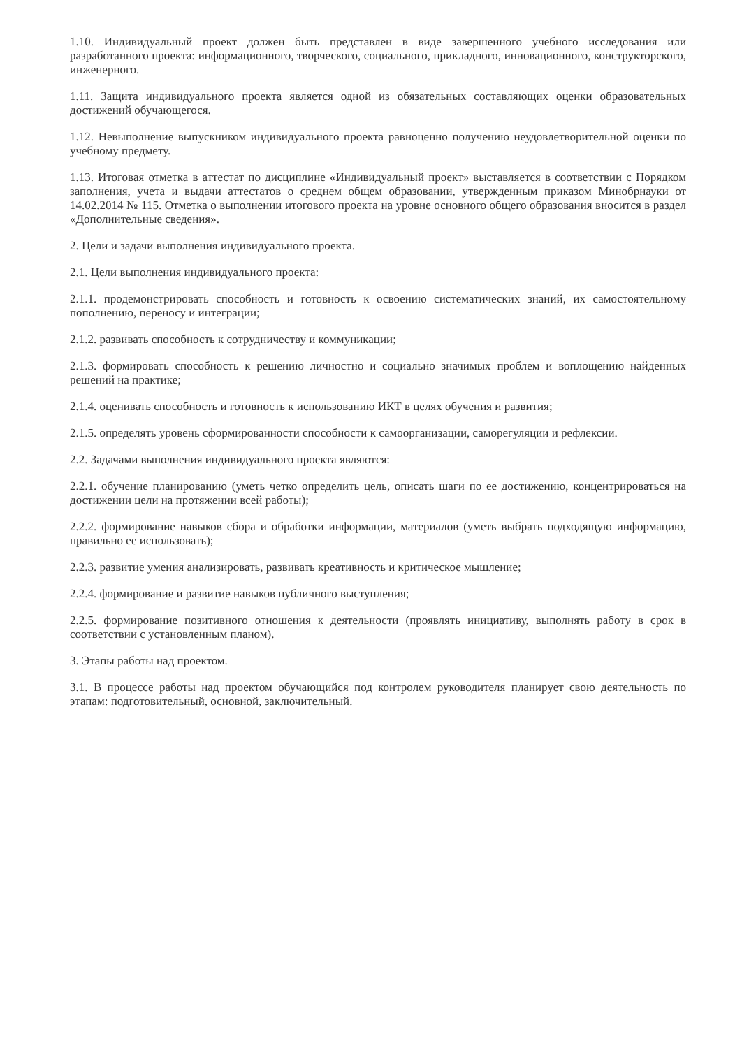1.10. Индивидуальный проект должен быть представлен в виде завершенного учебного исследования или разработанного проекта: информационного, творческого, социального, прикладного, инновационного, конструкторского, инженерного.
1.11. Защита индивидуального проекта является одной из обязательных составляющих оценки образовательных достижений обучающегося.
1.12. Невыполнение выпускником индивидуального проекта равноценно получению неудовлетворительной оценки по учебному предмету.
1.13. Итоговая отметка в аттестат по дисциплине «Индивидуальный проект» выставляется в соответствии с Порядком заполнения, учета и выдачи аттестатов о среднем общем образовании, утвержденным приказом Минобрнауки от 14.02.2014 № 115. Отметка о выполнении итогового проекта на уровне основного общего образования вносится в раздел «Дополнительные сведения».
2. Цели и задачи выполнения индивидуального проекта.
2.1. Цели выполнения индивидуального проекта:
2.1.1. продемонстрировать способность и готовность к освоению систематических знаний, их самостоятельному пополнению, переносу и интеграции;
2.1.2. развивать способность к сотрудничеству и коммуникации;
2.1.3. формировать способность к решению личностно и социально значимых проблем и воплощению найденных решений на практике;
2.1.4. оценивать способность и готовность к использованию ИКТ в целях обучения и развития;
2.1.5. определять уровень сформированности способности к самоорганизации, саморегуляции и рефлексии.
2.2. Задачами выполнения индивидуального проекта являются:
2.2.1. обучение планированию (уметь четко определить цель, описать шаги по ее достижению, концентрироваться на достижении цели на протяжении всей работы);
2.2.2. формирование навыков сбора и обработки информации, материалов (уметь выбрать подходящую информацию, правильно ее использовать);
2.2.3. развитие умения анализировать, развивать креативность и критическое мышление;
2.2.4. формирование и развитие навыков публичного выступления;
2.2.5. формирование позитивного отношения к деятельности (проявлять инициативу, выполнять работу в срок в соответствии с установленным планом).
3. Этапы работы над проектом.
3.1. В процессе работы над проектом обучающийся под контролем руководителя планирует свою деятельность по этапам: подготовительный, основной, заключительный.